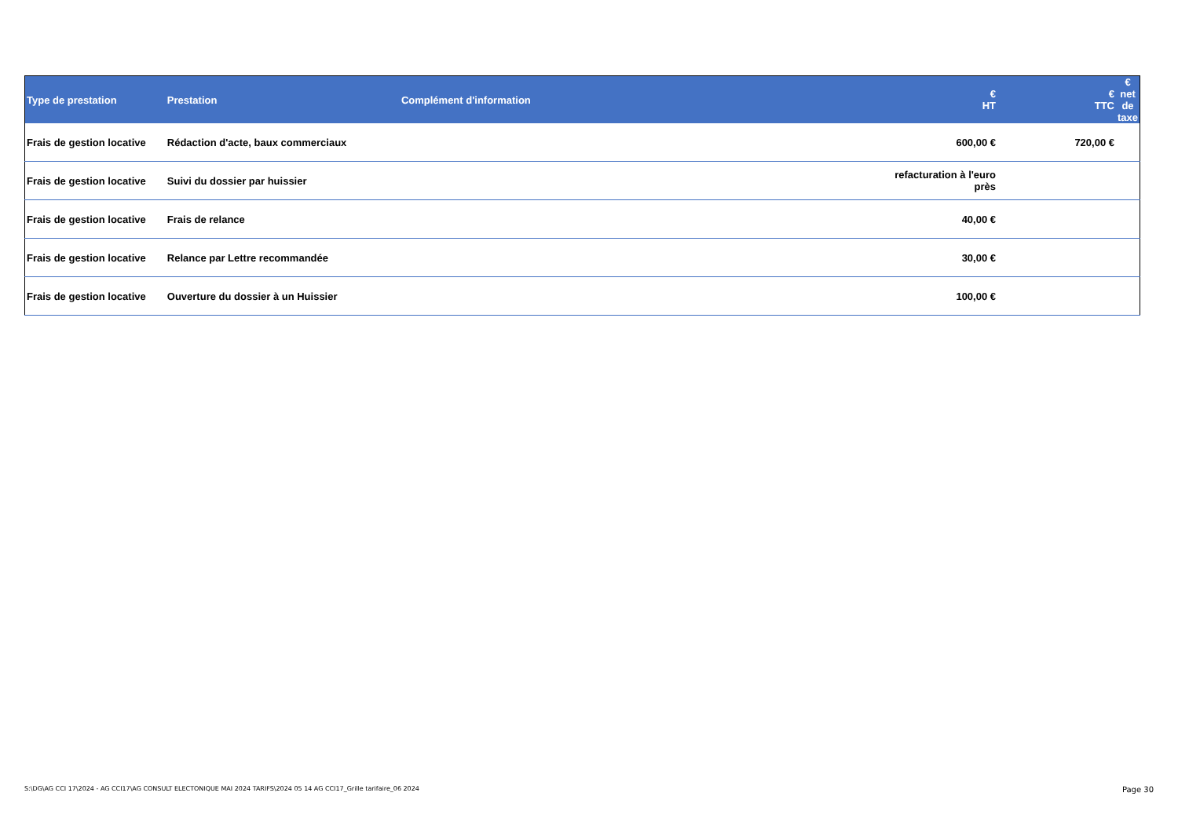| Type de prestation | Prestation | Complément d'information | € HT | € TTC | € net de taxe |
| --- | --- | --- | --- | --- | --- |
| Frais de gestion locative | Rédaction d'acte, baux commerciaux | | 600,00 € | 720,00 € | |
| Frais de gestion locative | Suivi du dossier par huissier | | refacturation à l'euro près | | |
| Frais de gestion locative | Frais de relance | | 40,00 € | | |
| Frais de gestion locative | Relance par Lettre recommandée | | 30,00 € | | |
| Frais de gestion locative | Ouverture du dossier à un Huissier | | 100,00 € | | |
S:\DG\AG CCI 17\2024 - AG CCI17\AG CONSULT ELECTONIQUE MAI 2024 TARIFS\2024 05 14 AG CCI17_Grille tarifaire_06 2024 Page 30